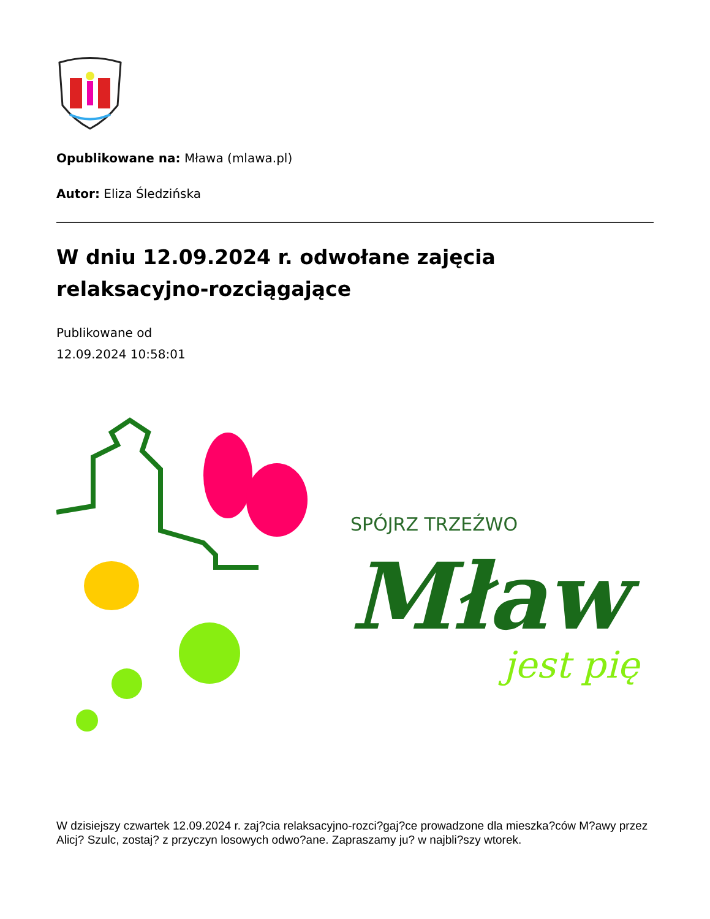Opublikowane na: Mława (mlawa.pl)
Autor: Eliza Śledzińska
W dniu 12.09.2024 r. odwołane zajęcia relaksacyjno-rozciągające
Publikowane od
12.09.2024 10:58:01
SPÓJRZ TRZEŹWO
Mław
jest pię
W dzisiejszy czwartek 12.09.2024 r. zaj?cia relaksacyjno-rozci?gaj?ce prowadzone dla mieszka?ców M?awy przez Alicj? Szulc, zostaj? z przyczyn losowych odwo?ane. Zapraszamy ju? w najbli?szy wtorek.